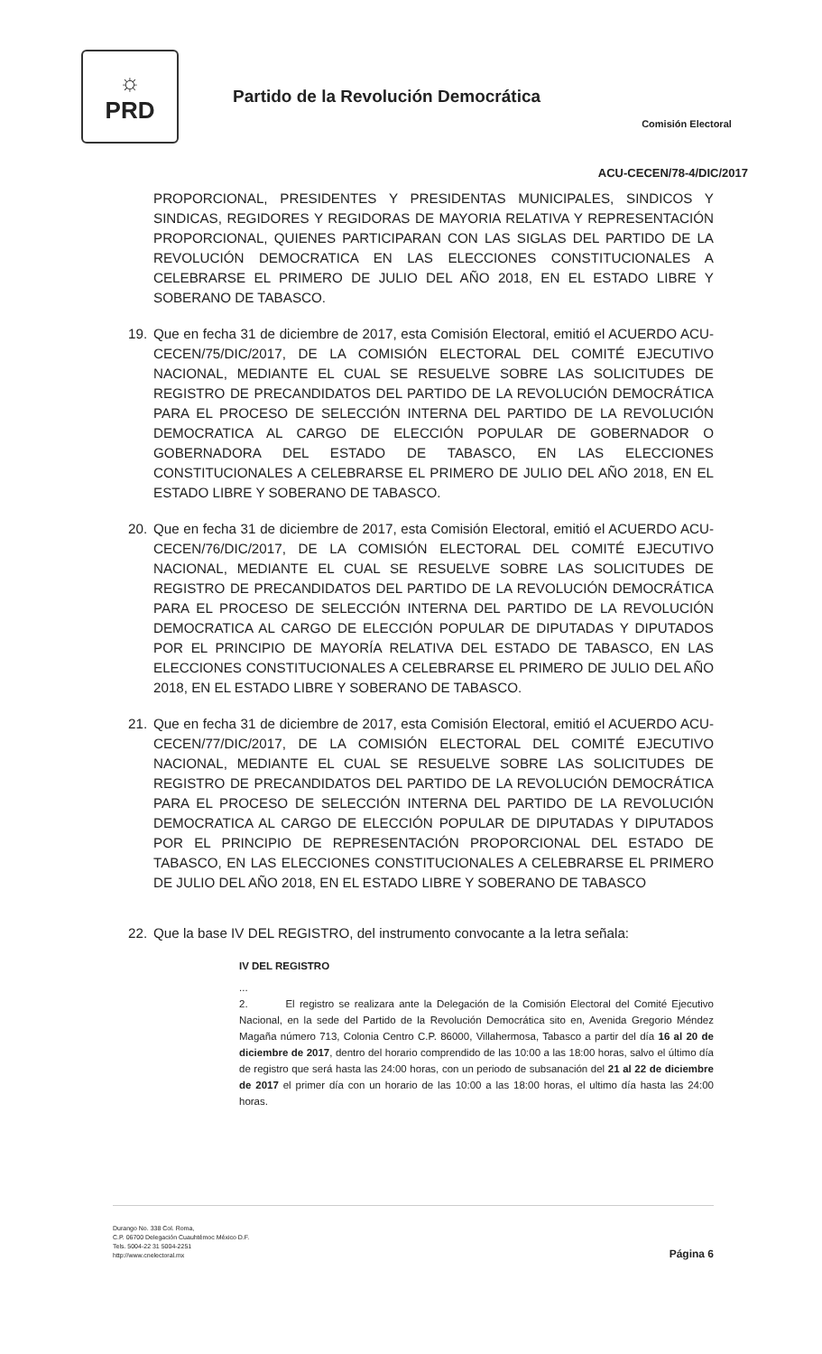☼
PRD
Partido de la Revolución Democrática
Comisión Electoral
ACU-CECEN/78-4/DIC/2017
PROPORCIONAL, PRESIDENTES Y PRESIDENTAS MUNICIPALES, SINDICOS Y SINDICAS, REGIDORES Y REGIDORAS DE MAYORIA RELATIVA Y REPRESENTACIÓN PROPORCIONAL, QUIENES PARTICIPARAN CON LAS SIGLAS DEL PARTIDO DE LA REVOLUCIÓN DEMOCRATICA EN LAS ELECCIONES CONSTITUCIONALES A CELEBRARSE EL PRIMERO DE JULIO DEL AÑO 2018, EN EL ESTADO LIBRE Y SOBERANO DE TABASCO.
19. Que en fecha 31 de diciembre de 2017, esta Comisión Electoral, emitió el ACUERDO ACU-CECEN/75/DIC/2017, DE LA COMISIÓN ELECTORAL DEL COMITÉ EJECUTIVO NACIONAL, MEDIANTE EL CUAL SE RESUELVE SOBRE LAS SOLICITUDES DE REGISTRO DE PRECANDIDATOS DEL PARTIDO DE LA REVOLUCIÓN DEMOCRÁTICA PARA EL PROCESO DE SELECCIÓN INTERNA DEL PARTIDO DE LA REVOLUCIÓN DEMOCRATICA AL CARGO DE ELECCIÓN POPULAR DE GOBERNADOR O GOBERNADORA DEL ESTADO DE TABASCO, EN LAS ELECCIONES CONSTITUCIONALES A CELEBRARSE EL PRIMERO DE JULIO DEL AÑO 2018, EN EL ESTADO LIBRE Y SOBERANO DE TABASCO.
20. Que en fecha 31 de diciembre de 2017, esta Comisión Electoral, emitió el ACUERDO ACU-CECEN/76/DIC/2017, DE LA COMISIÓN ELECTORAL DEL COMITÉ EJECUTIVO NACIONAL, MEDIANTE EL CUAL SE RESUELVE SOBRE LAS SOLICITUDES DE REGISTRO DE PRECANDIDATOS DEL PARTIDO DE LA REVOLUCIÓN DEMOCRÁTICA PARA EL PROCESO DE SELECCIÓN INTERNA DEL PARTIDO DE LA REVOLUCIÓN DEMOCRATICA AL CARGO DE ELECCIÓN POPULAR DE DIPUTADAS Y DIPUTADOS POR EL PRINCIPIO DE MAYORÍA RELATIVA DEL ESTADO DE TABASCO, EN LAS ELECCIONES CONSTITUCIONALES A CELEBRARSE EL PRIMERO DE JULIO DEL AÑO 2018, EN EL ESTADO LIBRE Y SOBERANO DE TABASCO.
21. Que en fecha 31 de diciembre de 2017, esta Comisión Electoral, emitió el ACUERDO ACU-CECEN/77/DIC/2017, DE LA COMISIÓN ELECTORAL DEL COMITÉ EJECUTIVO NACIONAL, MEDIANTE EL CUAL SE RESUELVE SOBRE LAS SOLICITUDES DE REGISTRO DE PRECANDIDATOS DEL PARTIDO DE LA REVOLUCIÓN DEMOCRÁTICA PARA EL PROCESO DE SELECCIÓN INTERNA DEL PARTIDO DE LA REVOLUCIÓN DEMOCRATICA AL CARGO DE ELECCIÓN POPULAR DE DIPUTADAS Y DIPUTADOS POR EL PRINCIPIO DE REPRESENTACIÓN PROPORCIONAL DEL ESTADO DE TABASCO, EN LAS ELECCIONES CONSTITUCIONALES A CELEBRARSE EL PRIMERO DE JULIO DEL AÑO 2018, EN EL ESTADO LIBRE Y SOBERANO DE TABASCO
22. Que la base IV DEL REGISTRO, del instrumento convocante a la letra señala:
IV DEL REGISTRO
...
2. El registro se realizara ante la Delegación de la Comisión Electoral del Comité Ejecutivo Nacional, en la sede del Partido de la Revolución Democrática sito en, Avenida Gregorio Méndez Magaña número 713, Colonia Centro C.P. 86000, Villahermosa, Tabasco a partir del día 16 al 20 de diciembre de 2017, dentro del horario comprendido de las 10:00 a las 18:00 horas, salvo el último día de registro que será hasta las 24:00 horas, con un periodo de subsanación del 21 al 22 de diciembre de 2017 el primer día con un horario de las 10:00 a las 18:00 horas, el ultimo día hasta las 24:00 horas.
Durango No. 338 Col. Roma,
C.P. 06700 Delegación Cuauhtémoc México D.F.
Tels. 5004-22 31 5004-2251
http://www.cnelectoral.mx
Página 6